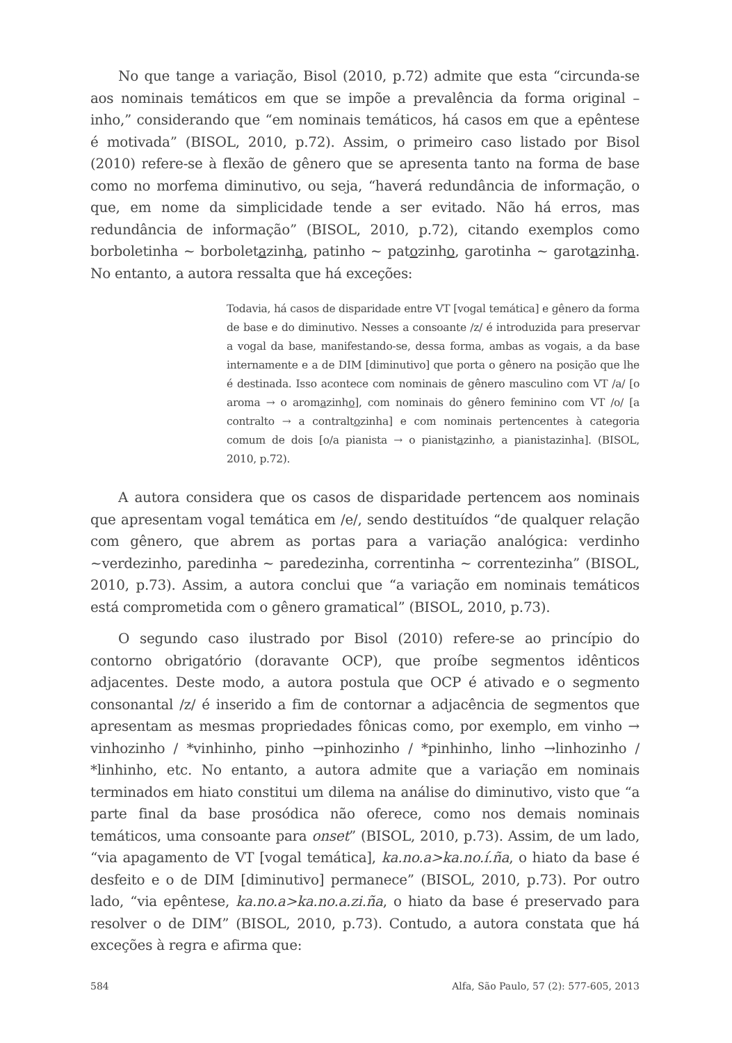No que tange a variação, Bisol (2010, p.72) admite que esta “circunda-se aos nominais temáticos em que se impõe a prevalência da forma original –inho,” considerando que “em nominais temáticos, há casos em que a epêntese é motivada” (BISOL, 2010, p.72). Assim, o primeiro caso listado por Bisol (2010) refere-se à flexão de gênero que se apresenta tanto na forma de base como no morfema diminutivo, ou seja, “haverá redundância de informação, o que, em nome da simplicidade tende a ser evitado. Não há erros, mas redundância de informação” (BISOL, 2010, p.72), citando exemplos como borboletinha ~ borboletazinha, patinho ~ patozinho, garotinha ~ garotazinha. No entanto, a autora ressalta que há exceções:
Todavia, há casos de disparidade entre VT [vogal temática] e gênero da forma de base e do diminutivo. Nesses a consoante /z/ é introduzida para preservar a vogal da base, manifestando-se, dessa forma, ambas as vogais, a da base internamente e a de DIM [diminutivo] que porta o gênero na posição que lhe é destinada. Isso acontece com nominais de gênero masculino com VT /a/ [o aroma → o aromazinho], com nominais do gênero feminino com VT /o/ [a contralto → a contraltozinha] e com nominais pertencentes à categoria comum de dois [o/a pianista → o pianistazinho, a pianistazinha]. (BISOL, 2010, p.72).
A autora considera que os casos de disparidade pertencem aos nominais que apresentam vogal temática em /e/, sendo destituídos “de qualquer relação com gênero, que abrem as portas para a variação analógica: verdinho ~verdezinho, paredinha ~ paredezinha, correntinha ~ correntezinha” (BISOL, 2010, p.73). Assim, a autora conclui que “a variação em nominais temáticos está comprometida com o gênero gramatical” (BISOL, 2010, p.73).
O segundo caso ilustrado por Bisol (2010) refere-se ao princípio do contorno obrigatório (doravante OCP), que proíbe segmentos idênticos adjacentes. Deste modo, a autora postula que OCP é ativado e o segmento consonantal /z/ é inserido a fim de contornar a adjacência de segmentos que apresentam as mesmas propriedades fônicas como, por exemplo, em vinho → vinhozinho / *vinhinho, pinho →pinhozinho / *pinhinho, linho →linhozinho / *linhinho, etc. No entanto, a autora admite que a variação em nominais terminados em hiato constitui um dilema na análise do diminutivo, visto que “a parte final da base prosódica não oferece, como nos demais nominais temáticos, uma consoante para onset” (BISOL, 2010, p.73). Assim, de um lado, “via apagamento de VT [vogal temática], ka.no.a>ka.no.í.ña, o hiato da base é desfeito e o de DIM [diminutivo] permanece” (BISOL, 2010, p.73). Por outro lado, “via epêntese, ka.no.a>ka.no.a.zi.ña, o hiato da base é preservado para resolver o de DIM” (BISOL, 2010, p.73). Contudo, a autora constata que há exceções à regra e afirma que:
584 Alfa, São Paulo, 57 (2): 577-605, 2013